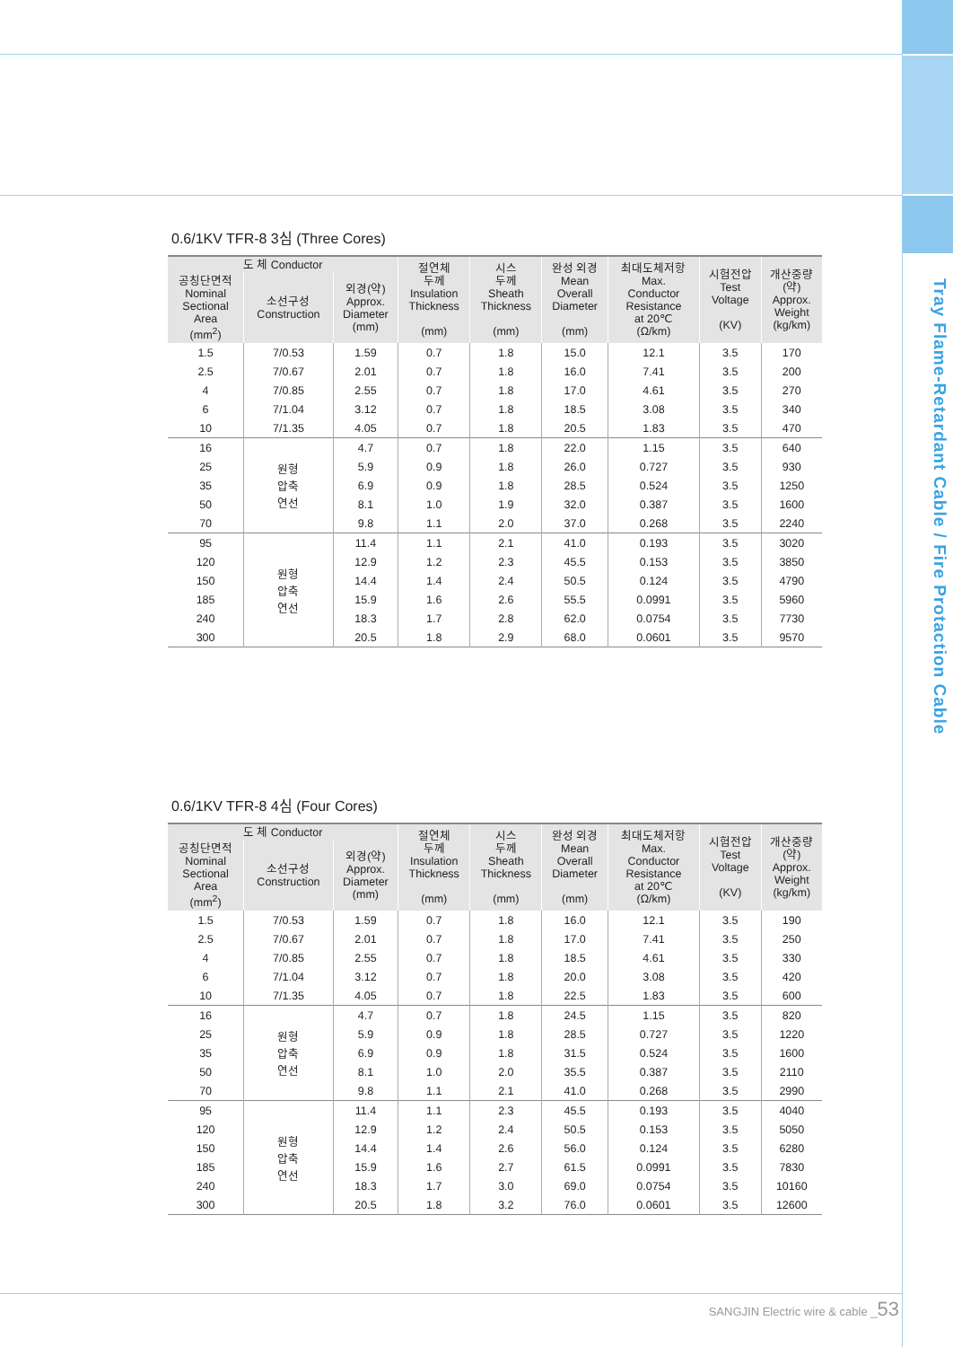Tray Flame-Retardant Cable / Fire Protaction Cable
0.6/1KV TFR-8 3심 (Three Cores)
| 도 체 Conductor | | | 절연체 두께 Insulation Thickness (mm) | 시스 두께 Sheath Thickness (mm) | 완성 외경 Mean Overall Diameter (mm) | 최대도체저항 Max. Conductor Resistance at 20℃ (Ω/km) | 시험전압 Test Voltage (KV) | 개산중량 (약) Approx. Weight (kg/km) |
| --- | --- | --- | --- | --- | --- | --- | --- | --- |
| 공칭단면적 Nominal Sectional Area (mm<sup>2</sup>) | 소선구성 Construction | 외경(약) Approx. Diameter (mm) | | | | | | |
| 1.5 | 7/0.53 | 1.59 | 0.7 | 1.8 | 15.0 | 12.1 | 3.5 | 170 |
| 2.5 | 7/0.67 | 2.01 | 0.7 | 1.8 | 16.0 | 7.41 | 3.5 | 200 |
| 4 | 7/0.85 | 2.55 | 0.7 | 1.8 | 17.0 | 4.61 | 3.5 | 270 |
| 6 | 7/1.04 | 3.12 | 0.7 | 1.8 | 18.5 | 3.08 | 3.5 | 340 |
| 10 | 7/1.35 | 4.05 | 0.7 | 1.8 | 20.5 | 1.83 | 3.5 | 470 |
| 16 | 원형 압축 연선 | 4.7 | 0.7 | 1.8 | 22.0 | 1.15 | 3.5 | 640 |
| 25 | | 5.9 | 0.9 | 1.8 | 26.0 | 0.727 | 3.5 | 930 |
| 35 | | 6.9 | 0.9 | 1.8 | 28.5 | 0.524 | 3.5 | 1250 |
| 50 | | 8.1 | 1.0 | 1.9 | 32.0 | 0.387 | 3.5 | 1600 |
| 70 | | 9.8 | 1.1 | 2.0 | 37.0 | 0.268 | 3.5 | 2240 |
| 95 | 원형 압축 연선 | 11.4 | 1.1 | 2.1 | 41.0 | 0.193 | 3.5 | 3020 |
| 120 | | 12.9 | 1.2 | 2.3 | 45.5 | 0.153 | 3.5 | 3850 |
| 150 | | 14.4 | 1.4 | 2.4 | 50.5 | 0.124 | 3.5 | 4790 |
| 185 | | 15.9 | 1.6 | 2.6 | 55.5 | 0.0991 | 3.5 | 5960 |
| 240 | | 18.3 | 1.7 | 2.8 | 62.0 | 0.0754 | 3.5 | 7730 |
| 300 | | 20.5 | 1.8 | 2.9 | 68.0 | 0.0601 | 3.5 | 9570 |
0.6/1KV TFR-8 4심 (Four Cores)
| 도 체 Conductor | | | 절연체 두께 Insulation Thickness (mm) | 시스 두께 Sheath Thickness (mm) | 완성 외경 Mean Overall Diameter (mm) | 최대도체저항 Max. Conductor Resistance at 20℃ (Ω/km) | 시험전압 Test Voltage (KV) | 개산중량 (약) Approx. Weight (kg/km) |
| --- | --- | --- | --- | --- | --- | --- | --- | --- |
| 공칭단면적 Nominal Sectional Area (mm<sup>2</sup>) | 소선구성 Construction | 외경(약) Approx. Diameter (mm) | | | | | | |
| 1.5 | 7/0.53 | 1.59 | 0.7 | 1.8 | 16.0 | 12.1 | 3.5 | 190 |
| 2.5 | 7/0.67 | 2.01 | 0.7 | 1.8 | 17.0 | 7.41 | 3.5 | 250 |
| 4 | 7/0.85 | 2.55 | 0.7 | 1.8 | 18.5 | 4.61 | 3.5 | 330 |
| 6 | 7/1.04 | 3.12 | 0.7 | 1.8 | 20.0 | 3.08 | 3.5 | 420 |
| 10 | 7/1.35 | 4.05 | 0.7 | 1.8 | 22.5 | 1.83 | 3.5 | 600 |
| 16 | 원형 압축 연선 | 4.7 | 0.7 | 1.8 | 24.5 | 1.15 | 3.5 | 820 |
| 25 | | 5.9 | 0.9 | 1.8 | 28.5 | 0.727 | 3.5 | 1220 |
| 35 | | 6.9 | 0.9 | 1.8 | 31.5 | 0.524 | 3.5 | 1600 |
| 50 | | 8.1 | 1.0 | 2.0 | 35.5 | 0.387 | 3.5 | 2110 |
| 70 | | 9.8 | 1.1 | 2.1 | 41.0 | 0.268 | 3.5 | 2990 |
| 95 | 원형 압축 연선 | 11.4 | 1.1 | 2.3 | 45.5 | 0.193 | 3.5 | 4040 |
| 120 | | 12.9 | 1.2 | 2.4 | 50.5 | 0.153 | 3.5 | 5050 |
| 150 | | 14.4 | 1.4 | 2.6 | 56.0 | 0.124 | 3.5 | 6280 |
| 185 | | 15.9 | 1.6 | 2.7 | 61.5 | 0.0991 | 3.5 | 7830 |
| 240 | | 18.3 | 1.7 | 3.0 | 69.0 | 0.0754 | 3.5 | 10160 |
| 300 | | 20.5 | 1.8 | 3.2 | 76.0 | 0.0601 | 3.5 | 12600 |
SANGJIN Electric wire & cable _53